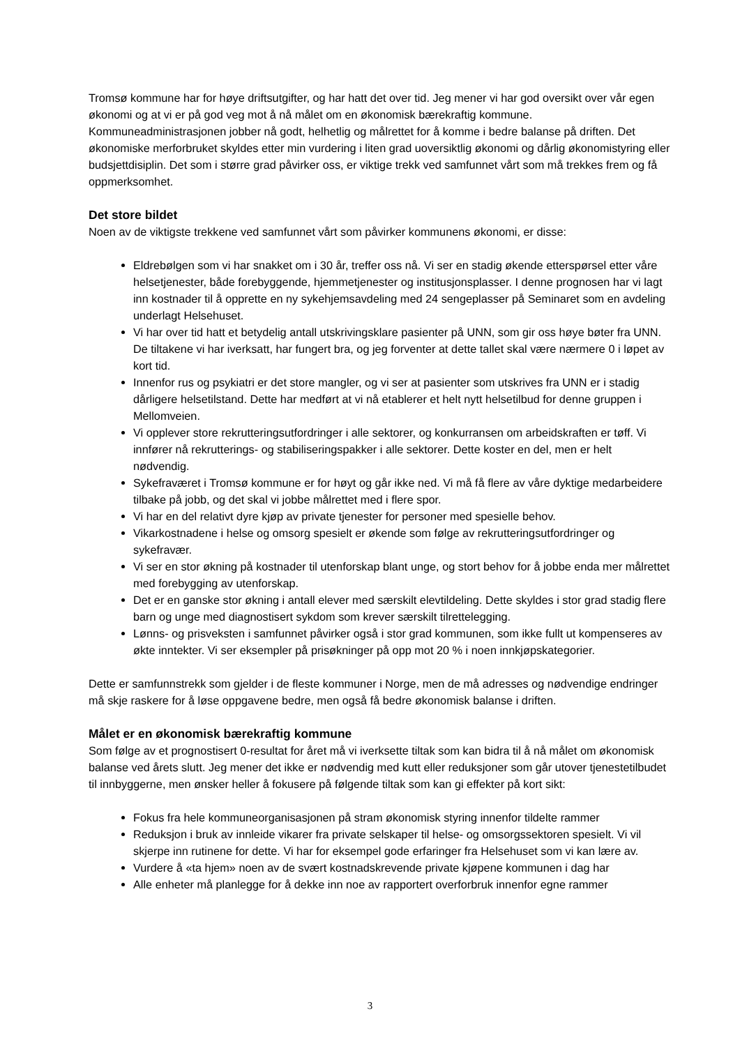Tromsø kommune har for høye driftsutgifter, og har hatt det over tid. Jeg mener vi har god oversikt over vår egen økonomi og at vi er på god veg mot å nå målet om en økonomisk bærekraftig kommune. Kommuneadministrasjonen jobber nå godt, helhetlig og målrettet for å komme i bedre balanse på driften. Det økonomiske merforbruket skyldes etter min vurdering i liten grad uoversiktlig økonomi og dårlig økonomistyring eller budsjettdisiplin. Det som i større grad påvirker oss, er viktige trekk ved samfunnet vårt som må trekkes frem og få oppmerksomhet.
Det store bildet
Noen av de viktigste trekkene ved samfunnet vårt som påvirker kommunens økonomi, er disse:
Eldrebølgen som vi har snakket om i 30 år, treffer oss nå. Vi ser en stadig økende etterspørsel etter våre helsetjenester, både forebyggende, hjemmetjenester og institusjonsplasser. I denne prognosen har vi lagt inn kostnader til å opprette en ny sykehjemsavdeling med 24 sengeplasser på Seminaret som en avdeling underlagt Helsehuset.
Vi har over tid hatt et betydelig antall utskrivingsklare pasienter på UNN, som gir oss høye bøter fra UNN. De tiltakene vi har iverksatt, har fungert bra, og jeg forventer at dette tallet skal være nærmere 0 i løpet av kort tid.
Innenfor rus og psykiatri er det store mangler, og vi ser at pasienter som utskrives fra UNN er i stadig dårligere helsetilstand. Dette har medført at vi nå etablerer et helt nytt helsetilbud for denne gruppen i Mellomveien.
Vi opplever store rekrutteringsutfordringer i alle sektorer, og konkurransen om arbeidskraften er tøff. Vi innfører nå rekrutterings- og stabiliseringspakker i alle sektorer. Dette koster en del, men er helt nødvendig.
Sykefraværet i Tromsø kommune er for høyt og går ikke ned. Vi må få flere av våre dyktige medarbeidere tilbake på jobb, og det skal vi jobbe målrettet med i flere spor.
Vi har en del relativt dyre kjøp av private tjenester for personer med spesielle behov.
Vikarkostnadene i helse og omsorg spesielt er økende som følge av rekrutteringsutfordringer og sykefravær.
Vi ser en stor økning på kostnader til utenforskap blant unge, og stort behov for å jobbe enda mer målrettet med forebygging av utenforskap.
Det er en ganske stor økning i antall elever med særskilt elevtildeling. Dette skyldes i stor grad stadig flere barn og unge med diagnostisert sykdom som krever særskilt tilrettelegging.
Lønns- og prisveksten i samfunnet påvirker også i stor grad kommunen, som ikke fullt ut kompenseres av økte inntekter. Vi ser eksempler på prisøkninger på opp mot 20 % i noen innkjøpskategorier.
Dette er samfunnstrekk som gjelder i de fleste kommuner i Norge, men de må adresses og nødvendige endringer må skje raskere for å løse oppgavene bedre, men også få bedre økonomisk balanse i driften.
Målet er en økonomisk bærekraftig kommune
Som følge av et prognostisert 0-resultat for året må vi iverksette tiltak som kan bidra til å nå målet om økonomisk balanse ved årets slutt. Jeg mener det ikke er nødvendig med kutt eller reduksjoner som går utover tjenestetilbudet til innbyggerne, men ønsker heller å fokusere på følgende tiltak som kan gi effekter på kort sikt:
Fokus fra hele kommuneorganisasjonen på stram økonomisk styring innenfor tildelte rammer
Reduksjon i bruk av innleide vikarer fra private selskaper til helse- og omsorgssektoren spesielt. Vi vil skjerpe inn rutinene for dette. Vi har for eksempel gode erfaringer fra Helsehuset som vi kan lære av.
Vurdere å «ta hjem» noen av de svært kostnadskrevende private kjøpene kommunen i dag har
Alle enheter må planlegge for å dekke inn noe av rapportert overforbruk innenfor egne rammer
3